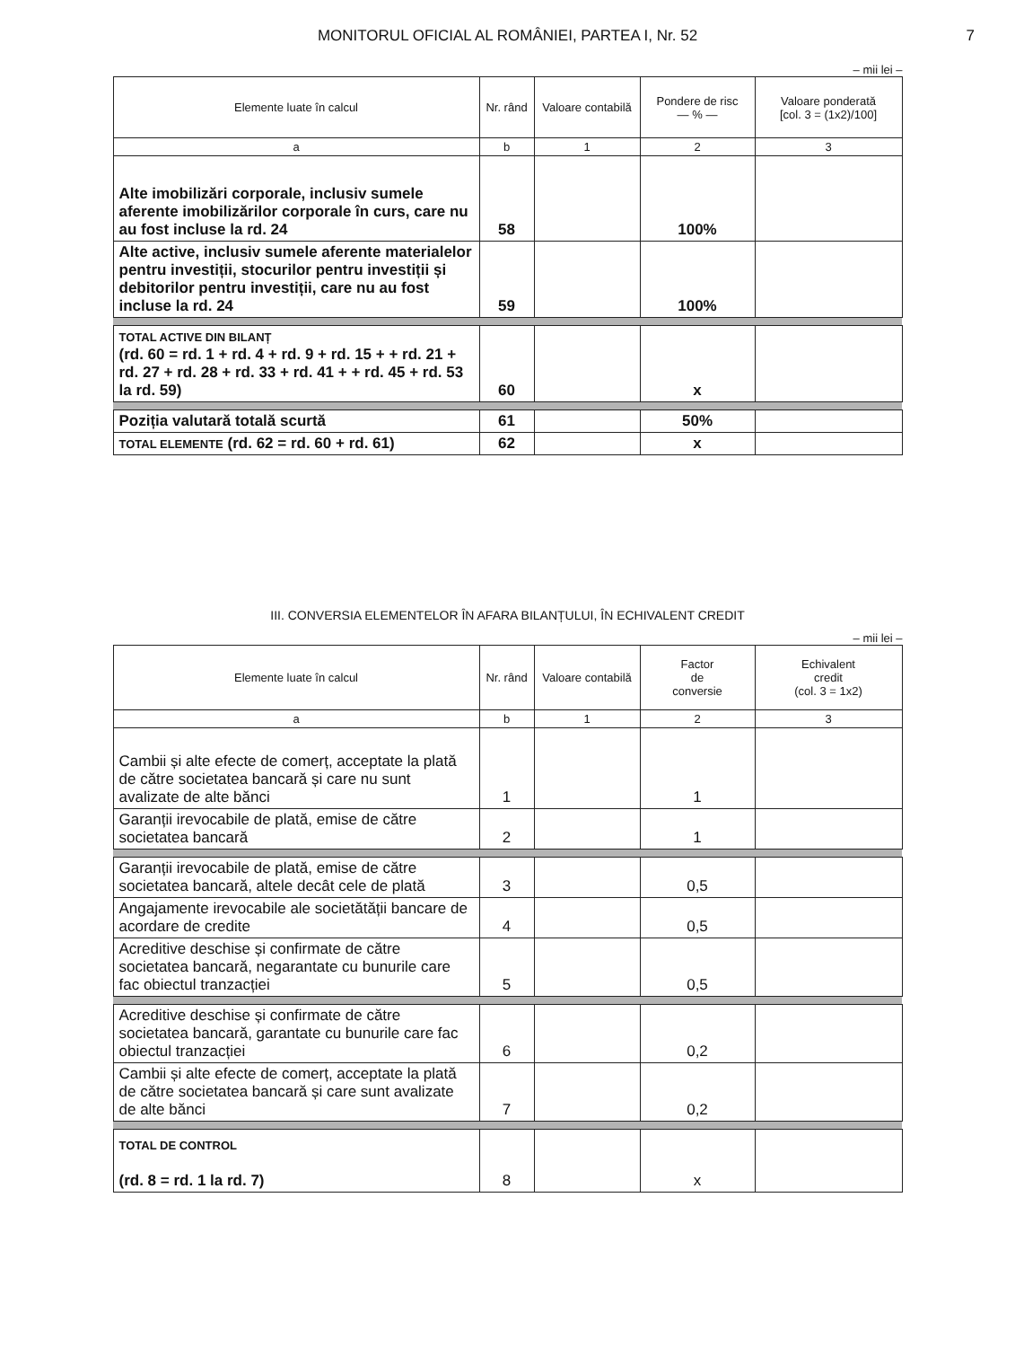MONITORUL OFICIAL AL ROMÂNIEI, PARTEA I, Nr. 52 7
– mii lei –
| Elemente luate în calcul | Nr. rând | Valoare contabilă | Pondere de risc — % — | Valoare ponderată [col. 3 = (1x2)/100] |
| --- | --- | --- | --- | --- |
| a | b | 1 | 2 | 3 |
| Alte imobilizări corporale, inclusiv sumele aferente imobilizărilor corporale în curs, care nu au fost incluse la rd. 24 | 58 | | 100% | |
| Alte active, inclusiv sumele aferente materialelor pentru investiții, stocurilor pentru investiții și debitorilor pentru investiții, care nu au fost incluse la rd. 24 | 59 | | 100% | |
| TOTAL ACTIVE DIN BILANȚ (rd. 60 = rd. 1 + rd. 4 + rd. 9 + rd. 15 + + rd. 21 + rd. 27 + rd. 28 + rd. 33 + rd. 41 + + rd. 45 + rd. 53 la rd. 59) | 60 | | x | |
| Poziția valutară totală scurtă | 61 | | 50% | |
| TOTAL ELEMENTE (rd. 62 = rd. 60 + rd. 61) | 62 | | x | |
III. CONVERSIA ELEMENTELOR ÎN AFARA BILANȚULUI, ÎN ECHIVALENT CREDIT
– mii lei –
| Elemente luate în calcul | Nr. rând | Valoare contabilă | Factor de conversie | Echivalent credit (col. 3 = 1x2) |
| --- | --- | --- | --- | --- |
| a | b | 1 | 2 | 3 |
| Cambii și alte efecte de comerț, acceptate la plată de către societatea bancară și care nu sunt avalizate de alte bănci | 1 | | 1 | |
| Garanții irevocabile de plată, emise de către societatea bancară | 2 | | 1 | |
| Garanții irevocabile de plată, emise de către societatea bancară, altele decât cele de plată | 3 | | 0,5 | |
| Angajamente irevocabile ale societătății bancare de acordare de credite | 4 | | 0,5 | |
| Acreditive deschise și confirmate de către societatea bancară, negarantate cu bunurile care fac obiectul tranzacției | 5 | | 0,5 | |
| Acreditive deschise și confirmate de către societatea bancară, garantate cu bunurile care fac obiectul tranzacției | 6 | | 0,2 | |
| Cambii și alte efecte de comerț, acceptate la plată de către societatea bancară și care sunt avalizate de alte bănci | 7 | | 0,2 | |
| TOTAL DE CONTROL (rd. 8 = rd. 1 la rd. 7) | 8 | | x | |